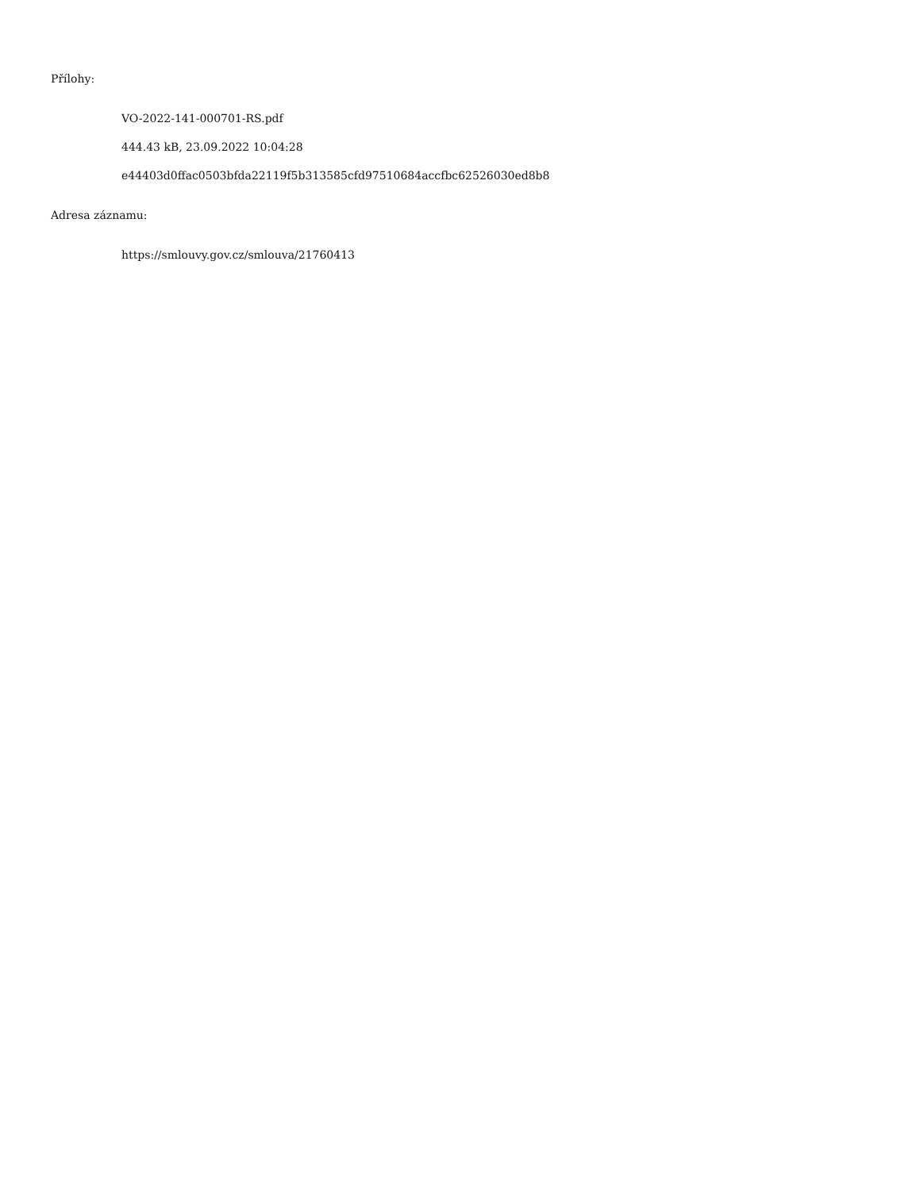Přílohy:
VO-2022-141-000701-RS.pdf
444.43 kB, 23.09.2022 10:04:28
e44403d0ffac0503bfda22119f5b313585cfd97510684accfbc62526030ed8b8
Adresa záznamu:
https://smlouvy.gov.cz/smlouva/21760413